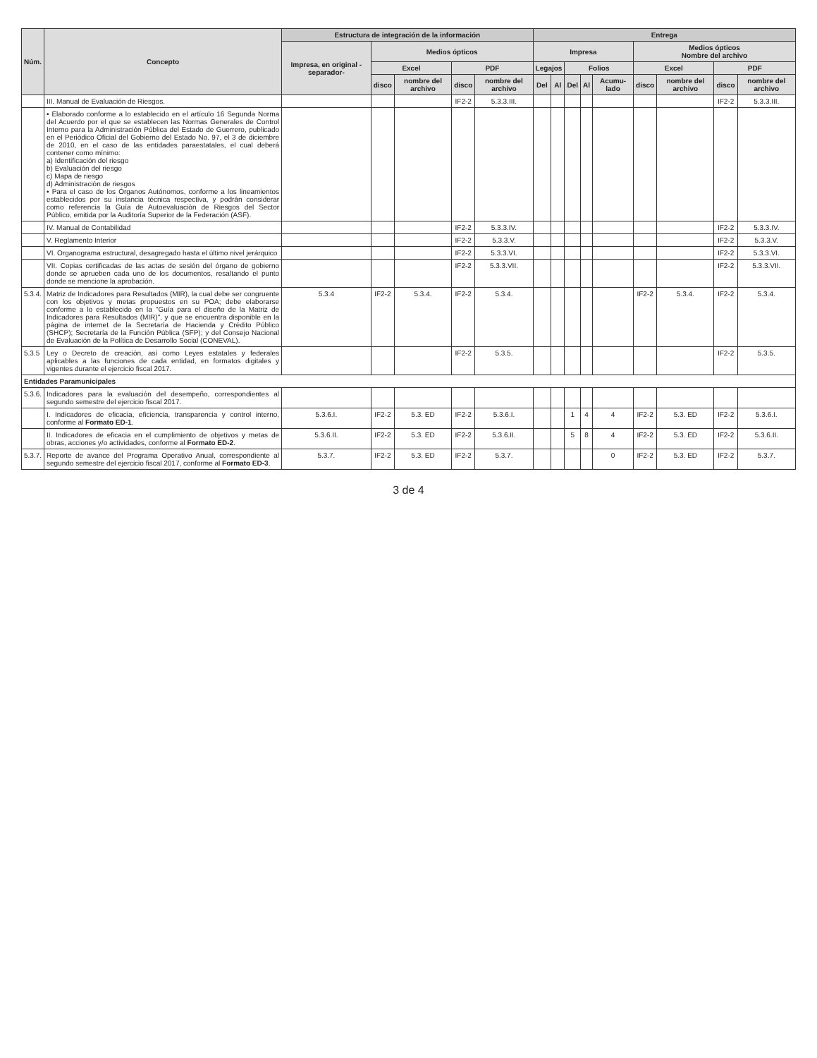| Núm. | Concepto | Estructura de integración de la información | | | | | Entrega | | | | | | | | |
| --- | --- | --- | --- | --- | --- | --- | --- | --- | --- | --- | --- | --- | --- | --- | --- |
| | | Impresa, en original -separador- | Medios ópticos | | | | Impresa | | | | | Medios ópticos Nombre del archivo | | | |
| | | | Excel | | PDF | | Legajos | | Folios | | | Excel | | PDF | |
| | | | disco | nombre del archivo | disco | nombre del archivo | Del | Al | Del | Al | Acumu-lado | disco | nombre del archivo | disco | nombre del archivo |
| | III. Manual de Evaluación de Riesgos. | | | | IF2-2 | 5.3.3.III. | | | | | | | | IF2-2 | 5.3.3.III. |
| | • Elaborado conforme a lo establecido en el artículo 16 Segunda Norma del Acuerdo por el que se establecen las Normas Generales de Control Interno para la Administración Pública del Estado de Guerrero, publicado en el Periódico Oficial del Gobierno del Estado No. 97, el 3 de diciembre de 2010, en el caso de las entidades paraestatales, el cual deberá contener como mínimo: a) Identificación del riesgo b) Evaluación del riesgo c) Mapa de riesgo d) Administración de riesgos • Para el caso de los Órganos Autónomos, conforme a los lineamientos establecidos por su instancia técnica respectiva, y podrán considerar como referencia la Guía de Autoevaluación de Riesgos del Sector Público, emitida por la Auditoría Superior de la Federación (ASF). | | | | | | | | | | | | | | |
| | IV. Manual de Contabilidad | | | | IF2-2 | 5.3.3.IV. | | | | | | | | IF2-2 | 5.3.3.IV. |
| | V. Reglamento Interior | | | | IF2-2 | 5.3.3.V. | | | | | | | | IF2-2 | 5.3.3.V. |
| | VI. Organograma estructural, desagregado hasta el último nivel jerárquico | | | | IF2-2 | 5.3.3.VI. | | | | | | | | IF2-2 | 5.3.3.VI. |
| | VII. Copias certificadas de las actas de sesión del órgano de gobierno donde se aprueben cada uno de los documentos, resaltando el punto donde se mencione la aprobación. | | | | IF2-2 | 5.3.3.VII. | | | | | | | | IF2-2 | 5.3.3.VII. |
| 5.3.4. | Matriz de Indicadores para Resultados (MIR), la cual debe ser congruente con los objetivos y metas propuestos en su POA; debe elaborarse conforme a lo establecido en la "Guía para el diseño de la Matriz de Indicadores para Resultados (MIR)", y que se encuentra disponible en la página de internet de la Secretaría de Hacienda y Crédito Público (SHCP); Secretaría de la Función Pública (SFP); y del Consejo Nacional de Evaluación de la Política de Desarrollo Social (CONEVAL). | 5.3.4 | IF2-2 | 5.3.4. | IF2-2 | 5.3.4. | | | | | | IF2-2 | 5.3.4. | IF2-2 | 5.3.4. |
| 5.3.5 | Ley o Decreto de creación, así como Leyes estatales y federales aplicables a las funciones de cada entidad, en formatos digitales y vigentes durante el ejercicio fiscal 2017. | | | | IF2-2 | 5.3.5. | | | | | | | | IF2-2 | 5.3.5. |
| Entidades Paramunicipales | | | | | | | | | | | | | | | |
| 5.3.6. | Indicadores para la evaluación del desempeño, correspondientes al segundo semestre del ejercicio fiscal 2017. | | | | | | | | | | | | | | |
| | I. Indicadores de eficacia, eficiencia, transparencia y control interno, conforme al Formato ED-1 . | 5.3.6.I. | IF2-2 | 5.3. ED | IF2-2 | 5.3.6.I. | | | 1 | 4 | 4 | IF2-2 | 5.3. ED | IF2-2 | 5.3.6.I. |
| | II. Indicadores de eficacia en el cumplimiento de objetivos y metas de obras, acciones y/o actividades, conforme al Formato ED-2 . | 5.3.6.II. | IF2-2 | 5.3. ED | IF2-2 | 5.3.6.II. | | | 5 | 8 | 4 | IF2-2 | 5.3. ED | IF2-2 | 5.3.6.II. |
| 5.3.7. | Reporte de avance del Programa Operativo Anual, correspondiente al segundo semestre del ejercicio fiscal 2017, conforme al Formato ED-3 . | 5.3.7. | IF2-2 | 5.3. ED | IF2-2 | 5.3.7. | | | | | 0 | IF2-2 | 5.3. ED | IF2-2 | 5.3.7. |
3 de 4